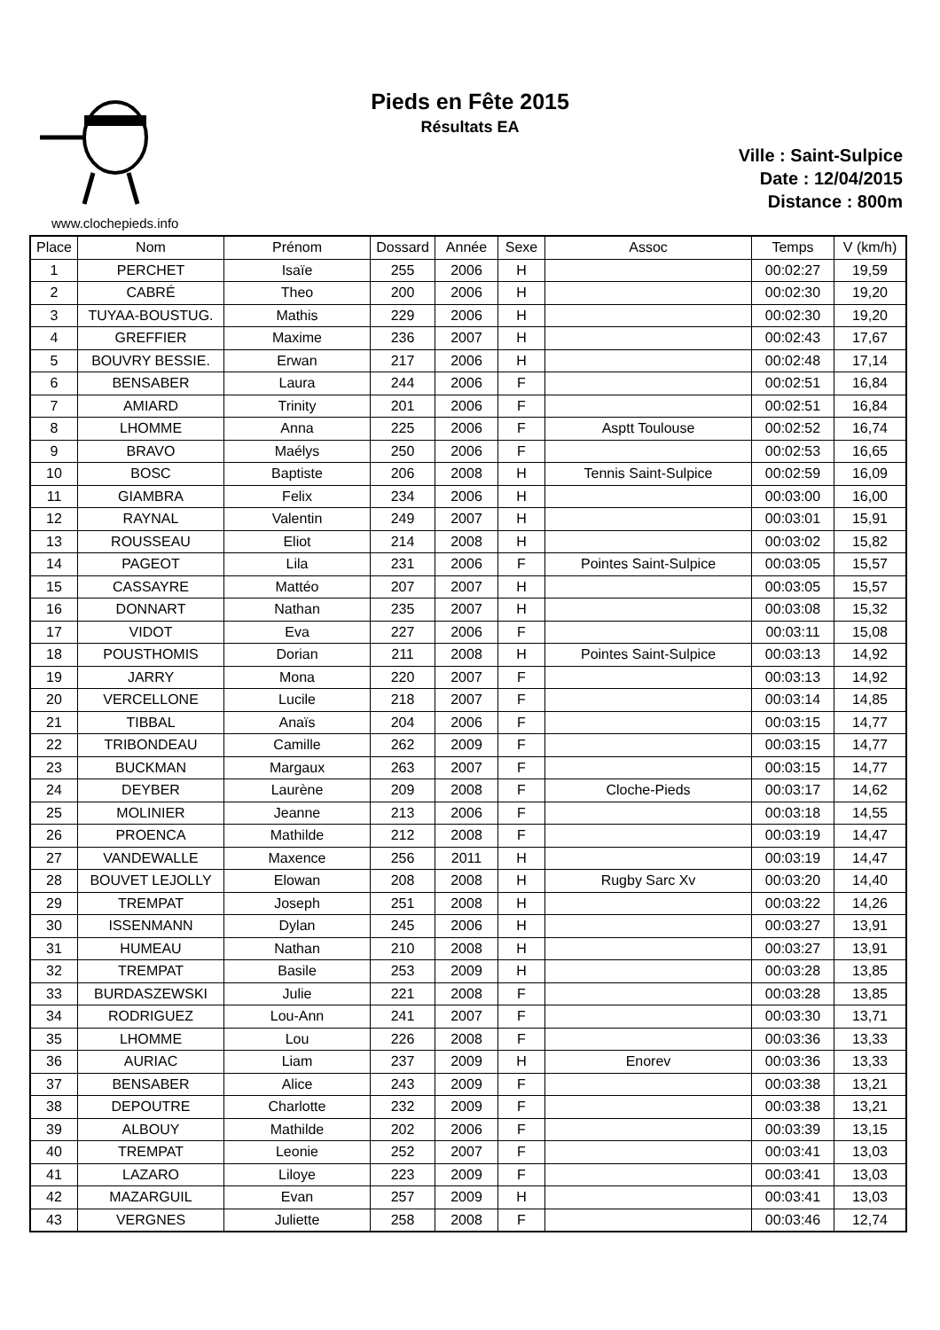Pieds en Fête 2015
Résultats EA
Ville : Saint-Sulpice
Date : 12/04/2015
Distance : 800m
www.clochepieds.info
| Place | Nom | Prénom | Dossard | Année | Sexe | Assoc | Temps | V (km/h) |
| --- | --- | --- | --- | --- | --- | --- | --- | --- |
| 1 | PERCHET | Isaïe | 255 | 2006 | H | | 00:02:27 | 19,59 |
| 2 | CABRÉ | Theo | 200 | 2006 | H | | 00:02:30 | 19,20 |
| 3 | TUYAA-BOUSTUG. | Mathis | 229 | 2006 | H | | 00:02:30 | 19,20 |
| 4 | GREFFIER | Maxime | 236 | 2007 | H | | 00:02:43 | 17,67 |
| 5 | BOUVRY BESSIE. | Erwan | 217 | 2006 | H | | 00:02:48 | 17,14 |
| 6 | BENSABER | Laura | 244 | 2006 | F | | 00:02:51 | 16,84 |
| 7 | AMIARD | Trinity | 201 | 2006 | F | | 00:02:51 | 16,84 |
| 8 | LHOMME | Anna | 225 | 2006 | F | Asptt Toulouse | 00:02:52 | 16,74 |
| 9 | BRAVO | Maélys | 250 | 2006 | F | | 00:02:53 | 16,65 |
| 10 | BOSC | Baptiste | 206 | 2008 | H | Tennis Saint-Sulpice | 00:02:59 | 16,09 |
| 11 | GIAMBRA | Felix | 234 | 2006 | H | | 00:03:00 | 16,00 |
| 12 | RAYNAL | Valentin | 249 | 2007 | H | | 00:03:01 | 15,91 |
| 13 | ROUSSEAU | Eliot | 214 | 2008 | H | | 00:03:02 | 15,82 |
| 14 | PAGEOT | Lila | 231 | 2006 | F | Pointes Saint-Sulpice | 00:03:05 | 15,57 |
| 15 | CASSAYRE | Mattéo | 207 | 2007 | H | | 00:03:05 | 15,57 |
| 16 | DONNART | Nathan | 235 | 2007 | H | | 00:03:08 | 15,32 |
| 17 | VIDOT | Eva | 227 | 2006 | F | | 00:03:11 | 15,08 |
| 18 | POUSTHOMIS | Dorian | 211 | 2008 | H | Pointes Saint-Sulpice | 00:03:13 | 14,92 |
| 19 | JARRY | Mona | 220 | 2007 | F | | 00:03:13 | 14,92 |
| 20 | VERCELLONE | Lucile | 218 | 2007 | F | | 00:03:14 | 14,85 |
| 21 | TIBBAL | Anaïs | 204 | 2006 | F | | 00:03:15 | 14,77 |
| 22 | TRIBONDEAU | Camille | 262 | 2009 | F | | 00:03:15 | 14,77 |
| 23 | BUCKMAN | Margaux | 263 | 2007 | F | | 00:03:15 | 14,77 |
| 24 | DEYBER | Laurène | 209 | 2008 | F | Cloche-Pieds | 00:03:17 | 14,62 |
| 25 | MOLINIER | Jeanne | 213 | 2006 | F | | 00:03:18 | 14,55 |
| 26 | PROENCA | Mathilde | 212 | 2008 | F | | 00:03:19 | 14,47 |
| 27 | VANDEWALLE | Maxence | 256 | 2011 | H | | 00:03:19 | 14,47 |
| 28 | BOUVET LEJOLLY | Elowan | 208 | 2008 | H | Rugby Sarc Xv | 00:03:20 | 14,40 |
| 29 | TREMPAT | Joseph | 251 | 2008 | H | | 00:03:22 | 14,26 |
| 30 | ISSENMANN | Dylan | 245 | 2006 | H | | 00:03:27 | 13,91 |
| 31 | HUMEAU | Nathan | 210 | 2008 | H | | 00:03:27 | 13,91 |
| 32 | TREMPAT | Basile | 253 | 2009 | H | | 00:03:28 | 13,85 |
| 33 | BURDASZEWSKI | Julie | 221 | 2008 | F | | 00:03:28 | 13,85 |
| 34 | RODRIGUEZ | Lou-Ann | 241 | 2007 | F | | 00:03:30 | 13,71 |
| 35 | LHOMME | Lou | 226 | 2008 | F | | 00:03:36 | 13,33 |
| 36 | AURIAC | Liam | 237 | 2009 | H | Enorev | 00:03:36 | 13,33 |
| 37 | BENSABER | Alice | 243 | 2009 | F | | 00:03:38 | 13,21 |
| 38 | DEPOUTRE | Charlotte | 232 | 2009 | F | | 00:03:38 | 13,21 |
| 39 | ALBOUY | Mathilde | 202 | 2006 | F | | 00:03:39 | 13,15 |
| 40 | TREMPAT | Leonie | 252 | 2007 | F | | 00:03:41 | 13,03 |
| 41 | LAZARO | Liloye | 223 | 2009 | F | | 00:03:41 | 13,03 |
| 42 | MAZARGUIL | Evan | 257 | 2009 | H | | 00:03:41 | 13,03 |
| 43 | VERGNES | Juliette | 258 | 2008 | F | | 00:03:46 | 12,74 |